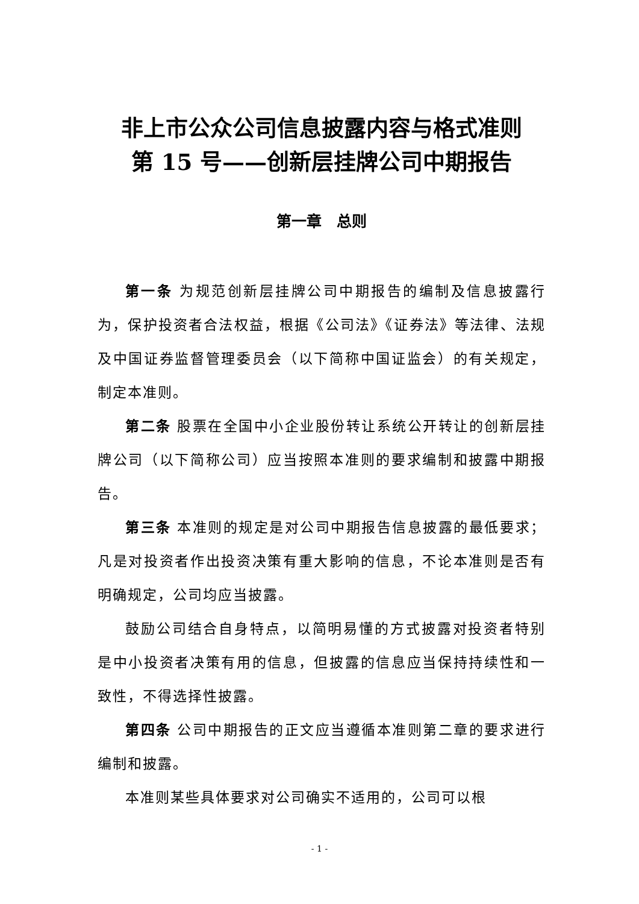非上市公众公司信息披露内容与格式准则
第 15 号——创新层挂牌公司中期报告
第一章　总则
第一条 为规范创新层挂牌公司中期报告的编制及信息披露行为，保护投资者合法权益，根据《公司法》《证券法》等法律、法规及中国证券监督管理委员会（以下简称中国证监会）的有关规定，制定本准则。
第二条 股票在全国中小企业股份转让系统公开转让的创新层挂牌公司（以下简称公司）应当按照本准则的要求编制和披露中期报告。
第三条 本准则的规定是对公司中期报告信息披露的最低要求；凡是对投资者作出投资决策有重大影响的信息，不论本准则是否有明确规定，公司均应当披露。
鼓励公司结合自身特点，以简明易懂的方式披露对投资者特别是中小投资者决策有用的信息，但披露的信息应当保持持续性和一致性，不得选择性披露。
第四条 公司中期报告的正文应当遵循本准则第二章的要求进行编制和披露。
本准则某些具体要求对公司确实不适用的，公司可以根
- 1 -